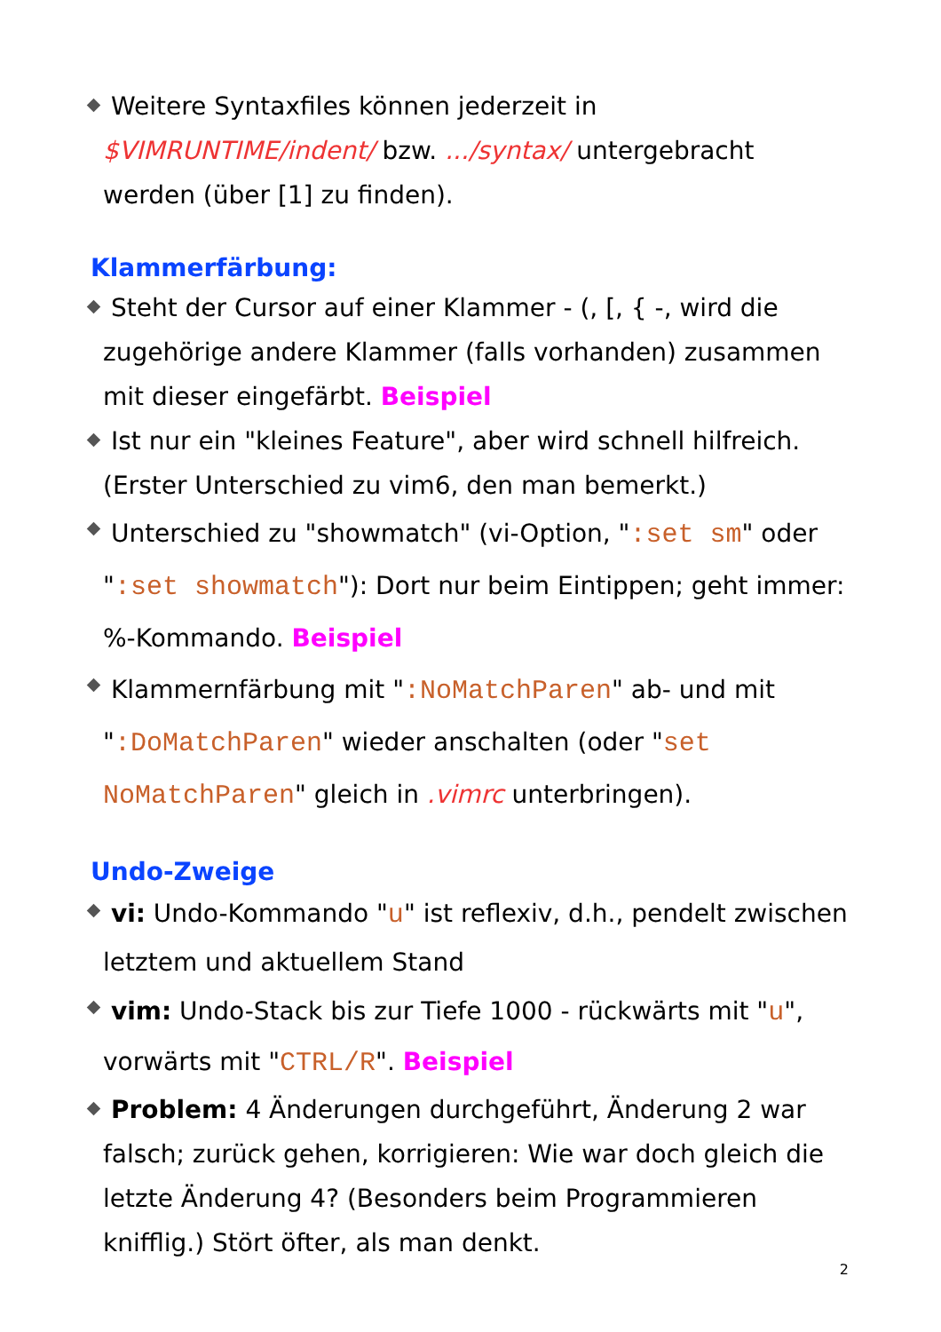Weitere Syntaxfiles können jederzeit in $VIMRUNTIME/indent/ bzw. .../syntax/ untergebracht werden (über [1] zu finden).
Klammerfärbung:
Steht der Cursor auf einer Klammer - (, [, { -, wird die zugehörige andere Klammer (falls vorhanden) zusammen mit dieser eingefärbt. Beispiel
Ist nur ein "kleines Feature", aber wird schnell hilfreich. (Erster Unterschied zu vim6, den man bemerkt.)
Unterschied zu "showmatch" (vi-Option, ":set sm" oder ":set showmatch"): Dort nur beim Eintippen; geht immer: %-Kommando. Beispiel
Klammernfärbung mit ":NoMatchParen" ab- und mit ":DoMatchParen" wieder anschalten (oder "set NoMatchParen" gleich in .vimrc unterbringen).
Undo-Zweige
vi: Undo-Kommando "u" ist reflexiv, d.h., pendelt zwischen letztem und aktuellem Stand
vim: Undo-Stack bis zur Tiefe 1000 - rückwärts mit "u", vorwärts mit "CTRL/R". Beispiel
Problem: 4 Änderungen durchgeführt, Änderung 2 war falsch; zurück gehen, korrigieren: Wie war doch gleich die letzte Änderung 4? (Besonders beim Programmieren knifflig.) Stört öfter, als man denkt.
2